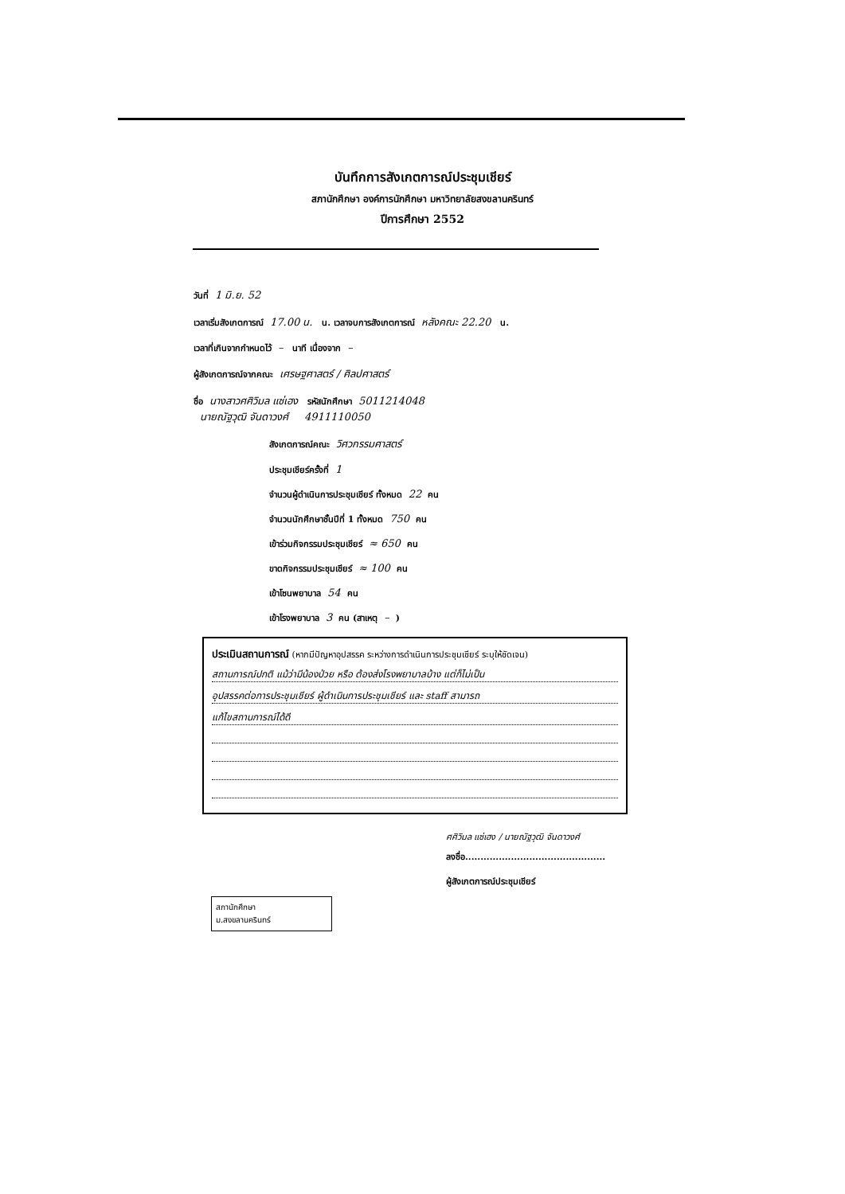บันทึกการสังเกตการณ์ประชุมเชียร์
สภานักศึกษา องค์การนักศึกษา มหาวิทยาลัยสงขลานครินทร์
ปีการศึกษา 2552
วันที่ 1 มิ.ย. 52
เวลาเริ่มสังเกตการณ์ 17.00 น. น. เวลาจบการสังเกตการณ์ หลังคณะ 22.20 น.
เวลาที่เกินจากกำหนดไว้ – นาที เนื่องจาก –
ผู้สังเกตการณ์จากคณะ เศรษฐศาสตร์ / ศิลปศาสตร์
ชื่อ นางสาวศศิวิมล แซ่เฮง รหัสนักศึกษา 5011214048
นายณัฐวุฒิ จันดาวงศ์ 4911110050
สังเกตการณ์คณะ วิศวกรรมศาสตร์
ประชุมเชียร์ครั้งที่ 1
จำนวนผู้ดำเนินการประชุมเชียร์ ทั้งหมด 22 คน
จำนวนนักศึกษาชั้นปีที่ 1 ทั้งหมด 750 คน
เข้าร่วมกิจกรรมประชุมเชียร์ ≈ 650 คน
ขาดกิจกรรมประชุมเชียร์ ≈ 100 คน
เข้าโซนพยาบาล 54 คน
เข้าโรงพยาบาล 3 คน (สาเหตุ –)
ประเมินสถานการณ์ (หากมีปัญหาอุปสรรค ระหว่างการดำเนินการประชุมเชียร์ ระบุให้ชัดเจน)
สถานการณ์ปกติ แม้ว่ามีน้องป่วย หรือ ต้องส่งโรงพยาบาลบ้าง แต่ก็ไม่เป็น
อุปสรรคต่อการประชุมเชียร์ ผู้ดำเนินการประชุมเชียร์ และ staff สามารถ
แก้ไขสถานการณ์ได้ดี
ศศิวิมล แซ่เฮง / นายณัฐวุฒิ จันดาวงศ์
ลงชื่อ..............................................
ผู้สังเกตการณ์ประชุมเชียร์
สภานักศึกษา
ม.สงขลานครินทร์